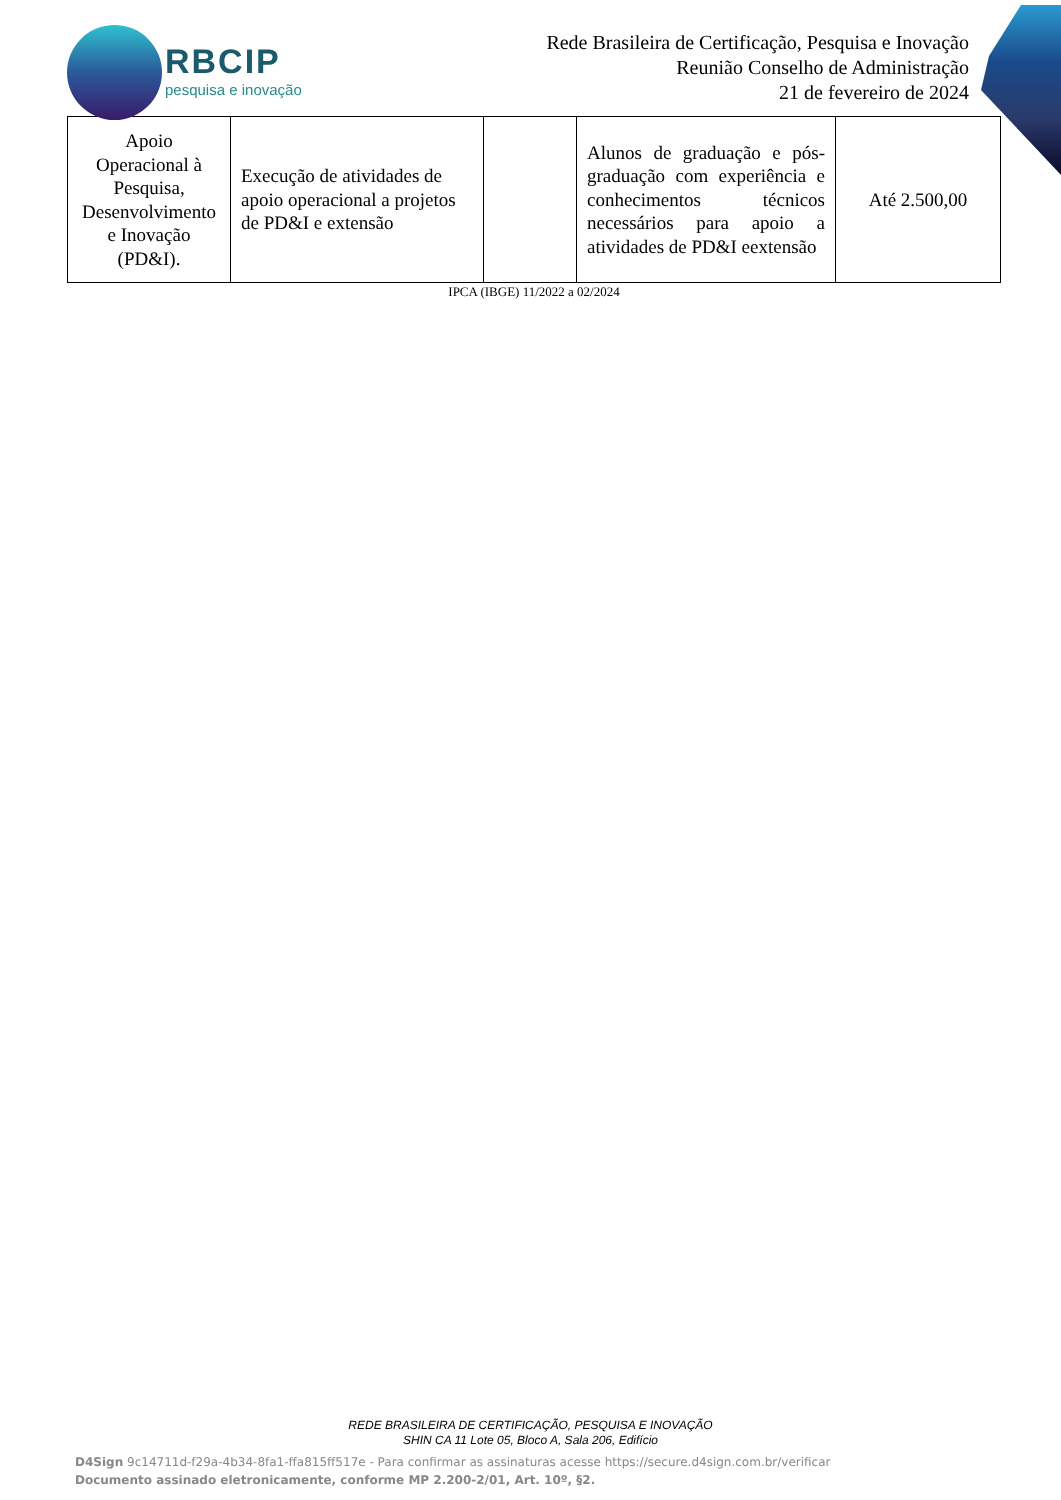RBCIP
pesquisa e inovação
Rede Brasileira de Certificação, Pesquisa e Inovação
Reunião Conselho de Administração
21 de fevereiro de 2024
| Apoio Operacional à Pesquisa, Desenvolvimento e Inovação (PD&I). | Execução de atividades de apoio operacional a projetos de PD&I e extensão | | Alunos de graduação e pós-graduação com experiência e conhecimentos técnicos necessários para apoio a atividades de PD&I eextensão | Até 2.500,00 |
IPCA (IBGE) 11/2022 a 02/2024
REDE BRASILEIRA DE CERTIFICAÇÃO, PESQUISA E INOVAÇÃO
SHIN CA 11 Lote 05, Bloco A, Sala 206, Edifício
D4Sign 9c14711d-f29a-4b34-8fa1-ffa815ff517e - Para confirmar as assinaturas acesse https://secure.d4sign.com.br/verificar
Documento assinado eletronicamente, conforme MP 2.200-2/01, Art. 10º, §2.